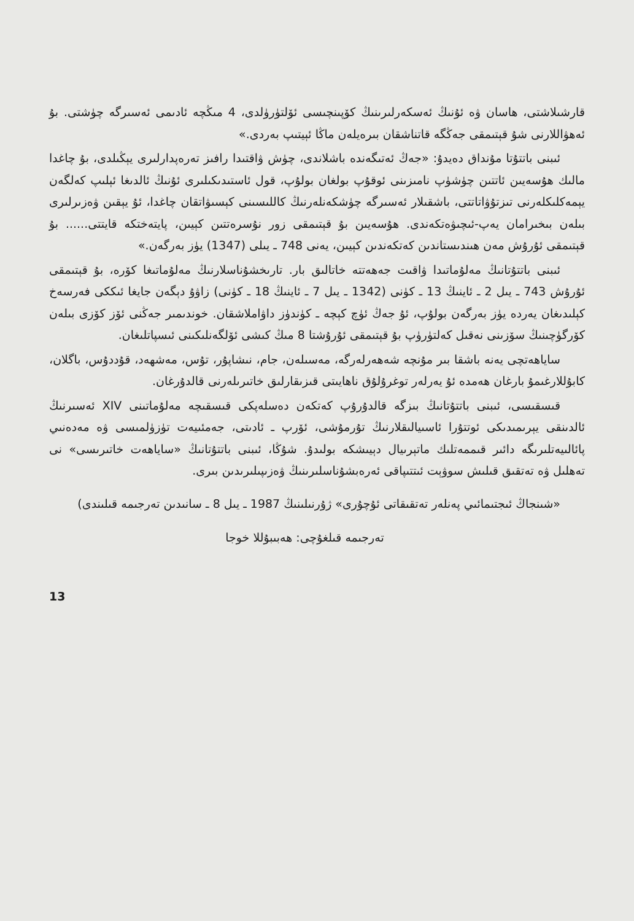قارشىلاشتى، هاسان ۋە ئۇنىڭ ئەسكەرلىرىنىڭ كۆپىنچىسى ئۆلتۈرۈلدى، 4 مىڭچە ئادىمى ئەسىرگە چۈشتى. بۇ ئەھۋاللارنى شۇ قېتىمقى جەڭگە قاتناشقان بىرەيلەن ماڭا ئېيتىپ بەردى.»
ئىبنى باتتۇتا مۇنداق دەيدۇ: «جەڭ ئەتىگەندە باشلاندى، چۈش ۋاقتىدا رافىز تەرەپدارلىرى يېڭىلدى، بۇ چاغدا مالىك ھۇسەيىن ئاتتىن چۈشۈپ نامىزىنى ئوقۇپ بولغان بولۇپ، قول ئاستىدىكىلىرى ئۇنىڭ ئالدىغا ئېلىپ كەلگەن يېمەكلىكلەرنى تىزتۇۋاتاتتى، باشقىلار ئەسىرگە چۈشكەنلەرنىڭ كاللىسىنى كېسىۋاتقان چاغدا، ئۇ يېقىن ۋەزىرلىرى بىلەن بىخىرامان يەپ-ئىچىۋەتكەندى. ھۇسەيىن بۇ قېتىمقى زور نۇسرەتتىن كېيىن، پايتەختكە قايتتى...... بۇ قېتىمقى ئۇرۇش مەن ھىندىستاندىن كەتكەندىن كېيىن، يەنى 748 ـ يىلى (1347) يۈز بەرگەن.»
ئىبنى باتتۇتانىڭ مەلۇماتىدا ۋاقىت جەھەتتە خاتالىق بار. تارىخشۇناسلارنىڭ مەلۇماتىغا كۆرە، بۇ قېتىمقى ئۇرۇش 743 ـ يىل 2 ـ ئاينىڭ 13 ـ كۈنى (1342 ـ يىل 7 ـ ئاينىڭ 18 ـ كۈنى) زاۋۇ دېگەن جايغا ئىككى فەرسەخ كېلىدىغان يەردە يۈز بەرگەن بولۇپ، ئۇ جەڭ ئۈچ كېچە ـ كۈندۈز داۋاملاشقان. خوندىمىر جەڭنى ئۆز كۆزى بىلەن كۆرگۈچىنىڭ سۆزىنى نەقىل كەلتۈرۈپ بۇ قېتىمقى ئۇرۇشتا 8 مىڭ كىشى ئۆلگەنلىكىنى ئىسپاتلىغان.
ساياھەتچى يەنە باشقا بىر مۇنچە شەھەرلەرگە، مەسىلەن، جام، نىشاپۇر، تۇس، مەشھەد، قۇددۇس، باگلان، كابۇللارغىمۇ بارغان ھەمدە ئۇ يەرلەر توغرۇلۇق ناھايىتى قىزىقارلىق خاتىرىلەرنى قالدۇرغان.
قىسقىسى، ئىبنى باتتۇتانىڭ بىزگە قالدۇرۇپ كەتكەن دەسلەپكى قىسقىچە مەلۇماتىنى XIV ئەسىرنىڭ ئالدىنقى يېرىمىدىكى ئوتتۇرا ئاسىيالىقلارنىڭ تۇرمۇشى، ئۆرپ ـ ئادىتى، جەمئىيەت تۈزۈلمىسى ۋە مەدەنىي پائالىيەتلىرىگە دائىر قىممەتلىك ماتېرىيال دېيىشكە بولىدۇ. شۇڭا، ئىبنى باتتۇتانىڭ «ساياھەت خاتىرىسى» نى تەھلىل ۋە تەتقىق قىلىش سوۋېت ئىتتىپاقى ئەرەبشۇناسلىرىنىڭ ۋەزىپىلىرىدىن بىرى.
«شىنجاڭ ئىجتىمائىي پەنلەر تەتقىقاتى ئۇچۇرى» ژۇرنىلىنىڭ 1987 ـ يىل 8 ـ سانىدىن تەرجىمە قىلىندى)
تەرجىمە قىلغۇچى: ھەبىبۇللا خوجا
13